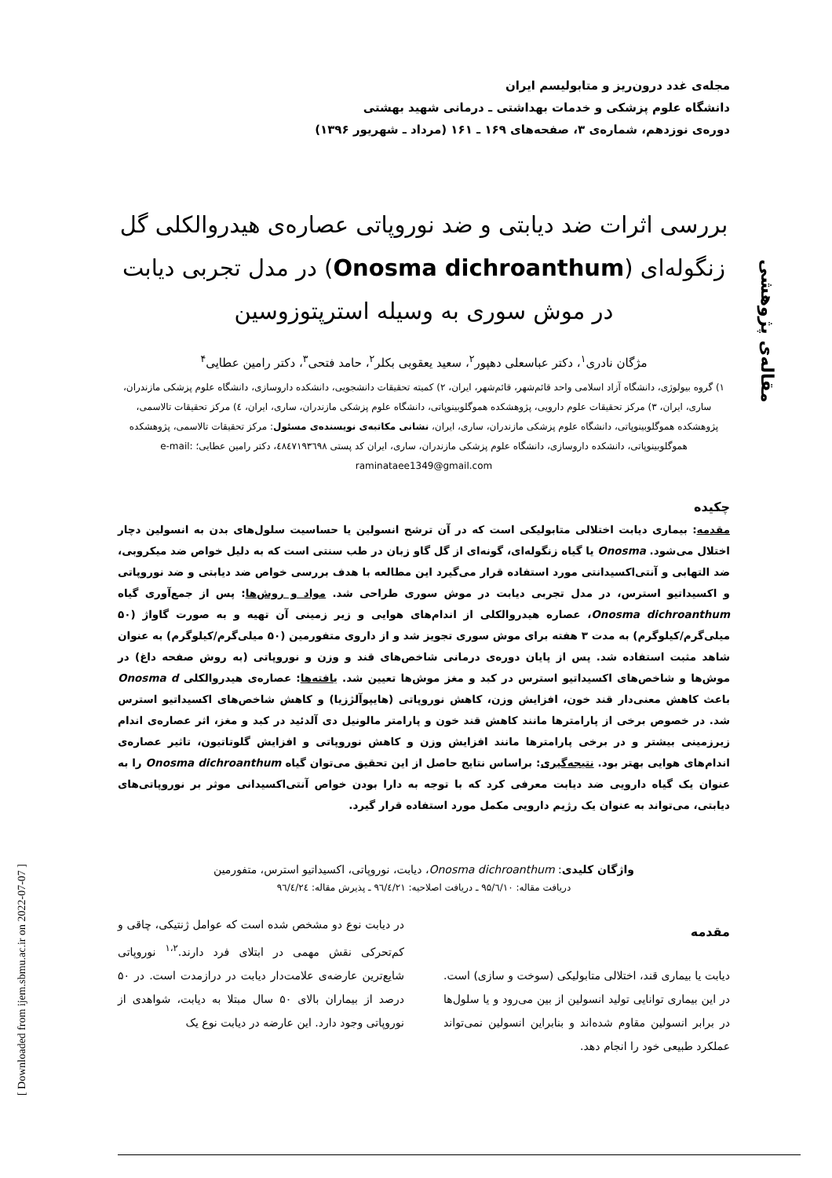مقاله‌ی پژوهشی
[ Downloaded from ijem.sbmu.ac.ir on 2022-07-07 ]
مجله‌ی غدد درون‌ریز و متابولیسم ایران
دانشگاه علوم پزشکی و خدمات بهداشتی ـ درمانی شهید بهشتی
دوره‌ی نوزدهم، شماره‌ی ۳، صفحه‌های ۱۶۹ ـ ۱۶۱ (مرداد ـ شهریور ۱۳۹۶)
بررسی اثرات ضد دیابتی و ضد نوروپاتی عصاره‌ی هیدروالکلی گل زنگوله‌ای (Onosma dichroanthum) در مدل تجربی دیابت در موش سوری به وسیله استرپتوزوسین
مژگان نادری<sup>۱</sup>، دکتر عباسعلی دهپور<sup>۲</sup>، سعید یعقوبی بکلر<sup>۲</sup>، حامد فتحی<sup>۳</sup>، دکتر رامین عطایی<sup>۴</sup>
۱) گروه بیولوژی، دانشگاه آزاد اسلامی واحد قائم‌شهر، قائم‌شهر، ایران، ۲) کمیته تحقیقات دانشجویی، دانشکده داروسازی، دانشگاه علوم پزشکی مازندران، ساری، ایران، ۳) مرکز تحقیقات علوم دارویی، پژوهشکده هموگلوبینوپاتی، دانشگاه علوم پزشکی مازندران، ساری، ایران، ٤) مرکز تحقیقات تالاسمی، پژوهشکده هموگلوبینوپاتی، دانشگاه علوم پزشکی مازندران، ساری، ایران، نشانی مکاتبه‌ی نویسنده‌ی مسئول: مرکز تحقیقات تالاسمی، پژوهشکده هموگلوبینوپاتی، دانشکده داروسازی، دانشگاه علوم پزشکی مازندران، ساری، ایران کد پستی ٤٨٤٧١٩٣٦٩٨، دکتر رامین عطایی؛ e-mail: raminataee1349@gmail.com
چکیده
مقدمه: بیماری دیابت اختلالی متابولیکی است که در آن ترشح انسولین یا حساسیت سلول‌های بدن به انسولین دچار اختلال می‌شود. Onosma یا گیاه زنگوله‌ای، گونه‌ای از گل گاو زبان در طب سنتی است که به دلیل خواص ضد میکروبی، ضد التهابی و آنتی‌اکسیدانتی مورد استفاده قرار می‌گیرد این مطالعه با هدف بررسی خواص ضد دیابتی و ضد نوروپاتی و اکسیداتیو استرس، در مدل تجربی دیابت در موش سوری طراحی شد. مواد و روش‌ها: پس از جمع‌آوری گیاه Onosma dichroanthum، عصاره هیدروالکلی از اندام‌های هوایی و زیر زمینی آن تهیه و به صورت گاواژ (۵۰ میلی‌گرم/کیلوگرم) به مدت ۳ هفته برای موش سوری تجویز شد و از داروی متفورمین (۵۰ میلی‌گرم/کیلوگرم) به عنوان شاهد مثبت استفاده شد. پس از پایان دوره‌ی درمانی شاخص‌های قند و وزن و نوروپاتی (به روش صفحه داغ) در موش‌ها و شاخص‌های اکسیداتیو استرس در کبد و مغز موش‌ها تعیین شد. یافته‌ها: عصاره‌ی هیدروالکلی Onosma d باعث کاهش معنی‌دار قند خون، افزایش وزن، کاهش نوروپاتی (هایپوآلژزیا) و کاهش شاخص‌های اکسیداتیو استرس شد. در خصوص برخی از پارامترها مانند کاهش قند خون و پارامتر مالونیل دی آلدئید در کبد و مغز، اثر عصاره‌ی اندام زیرزمینی بیشتر و در برخی پارامترها مانند افزایش وزن و کاهش نوروپاتی و افزایش گلوتاتیون، تاثیر عصاره‌ی اندام‌های هوایی بهتر بود. نتیجه‌گیری: براساس نتایج حاصل از این تحقیق می‌توان گیاه Onosma dichroanthum را به عنوان یک گیاه دارویی ضد دیابت معرفی کرد که با توجه به دارا بودن خواص آنتی‌اکسیدانی موثر بر نوروپاتی‌های دیابتی، می‌تواند به عنوان یک رژیم دارویی مکمل مورد استفاده قرار گیرد.
واژگان کلیدی: Onosma dichroanthum، دیابت، نوروپاتی، اکسیداتیو استرس، متفورمین
دریافت مقاله: ۹۵/٦/۱۰ ـ دریافت اصلاحیه: ۹٦/٤/۲۱ ـ پذیرش مقاله: ۹٦/٤/۲٤
مقدمه
دیابت یا بیماری قند، اختلالی متابولیکی (سوخت و سازی) است. در این بیماری توانایی تولید انسولین از بین می‌رود و یا سلول‌ها در برابر انسولین مقاوم شده‌اند و بنابراین انسولین نمی‌تواند عملکرد طبیعی خود را انجام دهد.
در دیابت نوع دو مشخص شده است که عوامل ژنتیکی، چاقی و کم‌تحرکی نقش مهمی در ابتلای فرد دارند.<sup>۱،۲</sup> نوروپاتی شایع‌ترین عارضه‌ی علامت‌دار دیابت در درازمدت است. در ۵۰ درصد از بیماران بالای ۵۰ سال مبتلا به دیابت، شواهدی از نوروپاتی وجود دارد. این عارضه در دیابت نوع یک